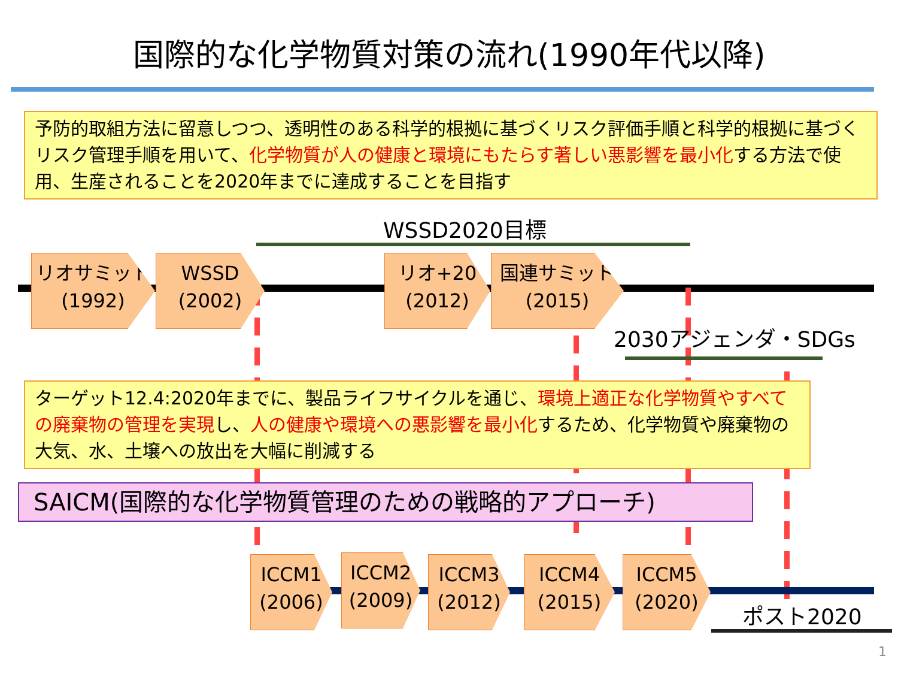国際的な化学物質対策の流れ(1990年代以降)
予防的取組方法に留意しつつ、透明性のある科学的根拠に基づくリスク評価手順と科学的根拠に基づくリスク管理手順を用いて、化学物質が人の健康と環境にもたらす著しい悪影響を最小化する方法で使用、生産されることを2020年までに達成することを目指す
WSSD2020目標
リオサミット
(1992)
WSSD
(2002)
リオ+20
(2012)
国連サミット
(2015)
2030アジェンダ・SDGs
ターゲット12.4:2020年までに、製品ライフサイクルを通じ、環境上適正な化学物質やすべての廃棄物の管理を実現し、人の健康や環境への悪影響を最小化するため、化学物質や廃棄物の大気、水、土壌への放出を大幅に削減する
SAICM(国際的な化学物質管理のための戦略的アプローチ)
ICCM1
(2006)
ICCM2
(2009)
ICCM3
(2012)
ICCM4
(2015)
ICCM5
(2020)
ポスト2020
1